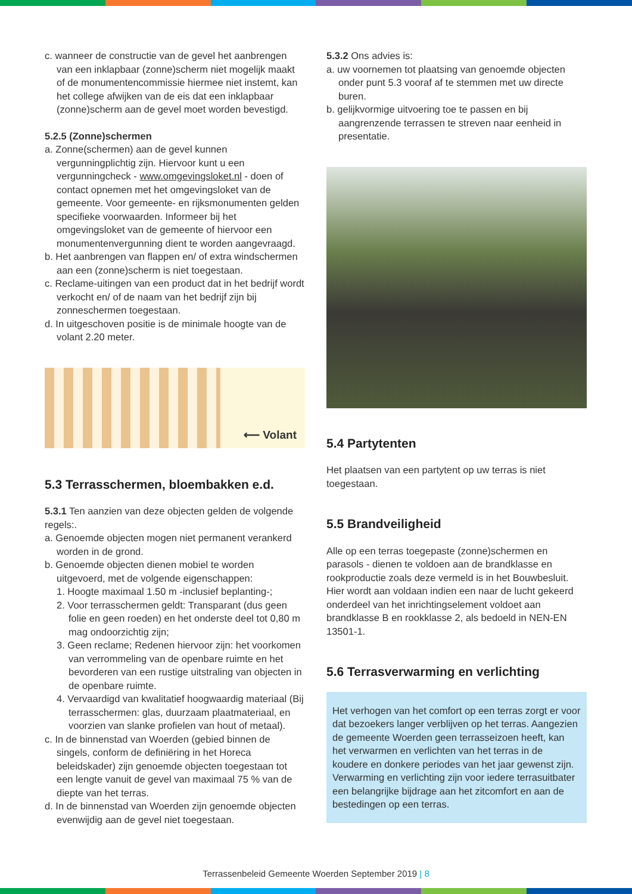c. wanneer de constructie van de gevel het aanbrengen van een inklapbaar (zonne)scherm niet mogelijk maakt of de monumentencommissie hiermee niet instemt, kan het college afwijken van de eis dat een inklapbaar (zonne)scherm aan de gevel moet worden bevestigd.
5.2.5 (Zonne)schermen
a. Zonne(schermen) aan de gevel kunnen vergunningplichtig zijn. Hiervoor kunt u een vergunningcheck - www.omgevingsloket.nl - doen of contact opnemen met het omgevingsloket van de gemeente. Voor gemeente- en rijksmonumenten gelden specifieke voorwaarden. Informeer bij het omgevingsloket van de gemeente of hiervoor een monumentenvergunning dient te worden aangevraagd.
b. Het aanbrengen van flappen en/ of extra windschermen aan een (zonne)scherm is niet toegestaan.
c. Reclame-uitingen van een product dat in het bedrijf wordt verkocht en/ of de naam van het bedrijf zijn bij zonneschermen toegestaan.
d. In uitgeschoven positie is de minimale hoogte van de volant 2.20 meter.
⟵ Volant
5.3 Terrasschermen, bloembakken e.d.
5.3.1 Ten aanzien van deze objecten gelden de volgende regels:.
a. Genoemde objecten mogen niet permanent verankerd worden in de grond.
b. Genoemde objecten dienen mobiel te worden uitgevoerd, met de volgende eigenschappen:
1. Hoogte maximaal 1.50 m -inclusief beplanting-;
2. Voor terrasschermen geldt: Transparant (dus geen folie en geen roeden) en het onderste deel tot 0,80 m mag ondoorzichtig zijn;
3. Geen reclame; Redenen hiervoor zijn: het voorkomen van verrommeling van de openbare ruimte en het bevorderen van een rustige uitstraling van objecten in de openbare ruimte.
4. Vervaardigd van kwalitatief hoogwaardig materiaal (Bij terrasschermen: glas, duurzaam plaatmateriaal, en voorzien van slanke profielen van hout of metaal).
c. In de binnenstad van Woerden (gebied binnen de singels, conform de definiëring in het Horeca beleidskader) zijn genoemde objecten toegestaan tot een lengte vanuit de gevel van maximaal 75 % van de diepte van het terras.
d. In de binnenstad van Woerden zijn genoemde objecten evenwijdig aan de gevel niet toegestaan.
5.3.2 Ons advies is:
a. uw voornemen tot plaatsing van genoemde objecten onder punt 5.3 vooraf af te stemmen met uw directe buren.
b. gelijkvormige uitvoering toe te passen en bij aangrenzende terrassen te streven naar eenheid in presentatie.
5.4 Partytenten
Het plaatsen van een partytent op uw terras is niet toegestaan.
5.5 Brandveiligheid
Alle op een terras toegepaste (zonne)schermen en parasols - dienen te voldoen aan de brandklasse en rookproductie zoals deze vermeld is in het Bouwbesluit.
Hier wordt aan voldaan indien een naar de lucht gekeerd onderdeel van het inrichtingselement voldoet aan brandklasse B en rookklasse 2, als bedoeld in NEN-EN 13501-1.
5.6 Terrasverwarming en verlichting
Het verhogen van het comfort op een terras zorgt er voor dat bezoekers langer verblijven op het terras. Aangezien de gemeente Woerden geen terrasseizoen heeft, kan het verwarmen en verlichten van het terras in de koudere en donkere periodes van het jaar gewenst zijn. Verwarming en verlichting zijn voor iedere terrasuitbater een belangrijke bijdrage aan het zitcomfort en aan de bestedingen op een terras.
Terrassenbeleid Gemeente Woerden September 2019 | 8